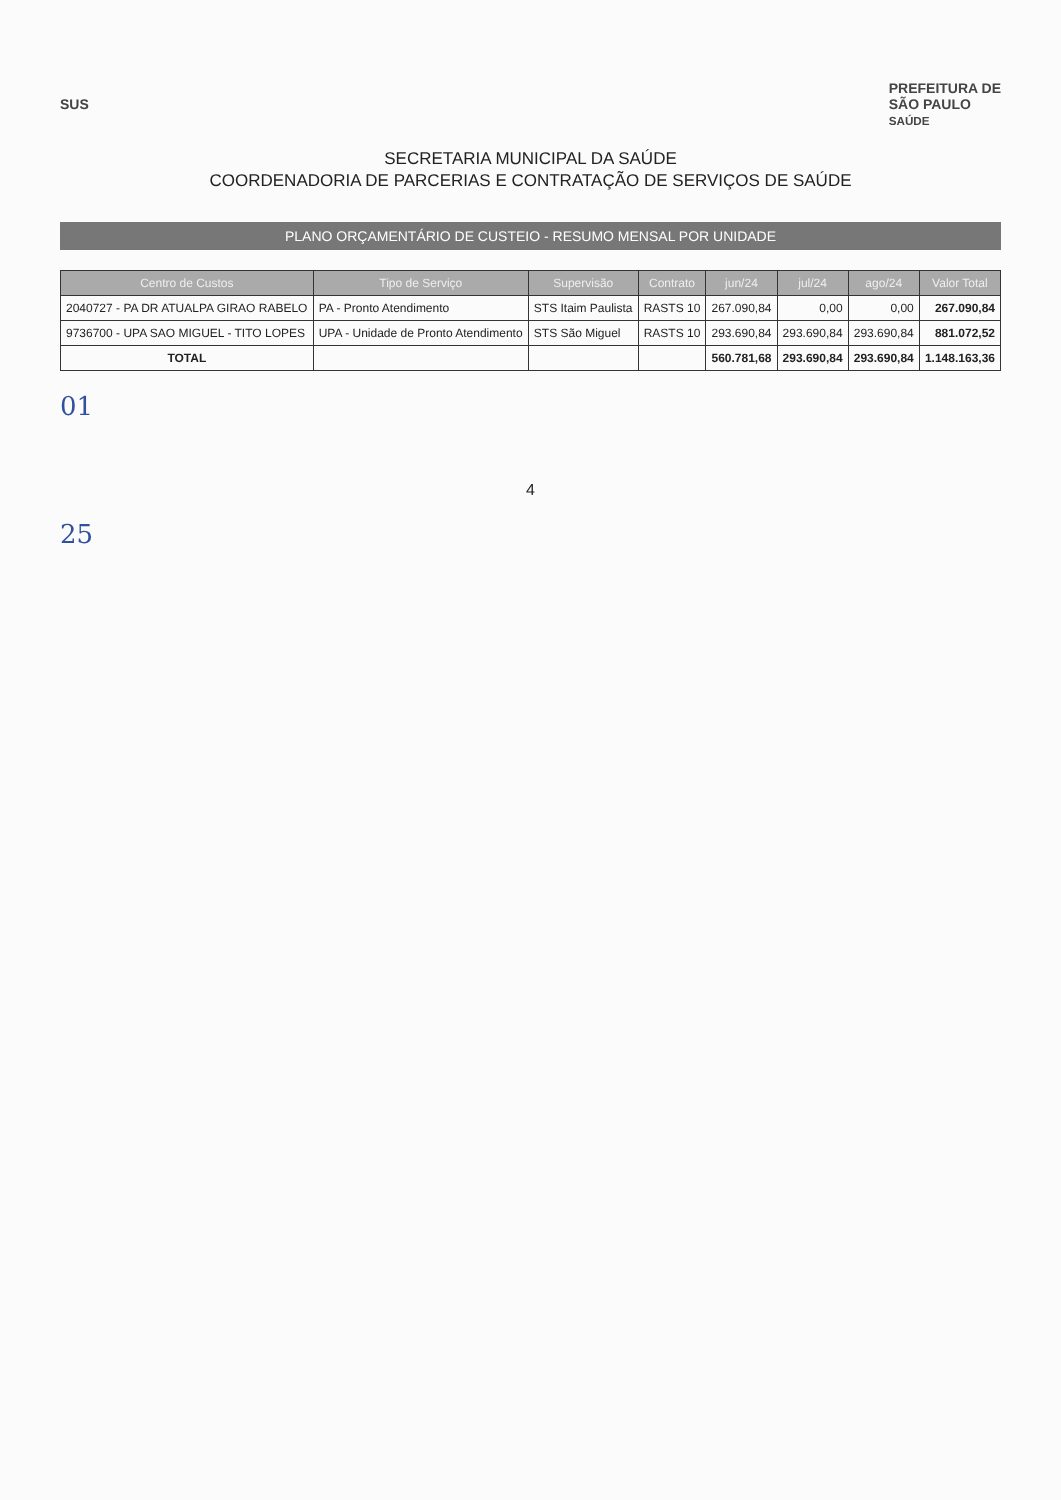SUS
PREFEITURA DE
SÃO PAULO
SAÚDE
SECRETARIA MUNICIPAL DA SAÚDE
COORDENADORIA DE PARCERIAS E CONTRATAÇÃO DE SERVIÇOS DE SAÚDE
PLANO ORÇAMENTÁRIO DE CUSTEIO - RESUMO MENSAL POR UNIDADE
| Centro de Custos | Tipo de Serviço | Supervisão | Contrato | jun/24 | jul/24 | ago/24 | Valor Total |
| --- | --- | --- | --- | --- | --- | --- | --- |
| 2040727 - PA DR ATUALPA GIRAO RABELO | PA - Pronto Atendimento | STS Itaim Paulista | RASTS 10 | 267.090,84 | 0,00 | 0,00 | 267.090,84 |
| 9736700 - UPA SAO MIGUEL - TITO LOPES | UPA - Unidade de Pronto Atendimento | STS São Miguel | RASTS 10 | 293.690,84 | 293.690,84 | 293.690,84 | 881.072,52 |
| TOTAL | | | | 560.781,68 | 293.690,84 | 293.690,84 | 1.148.163,36 |
01
4
25